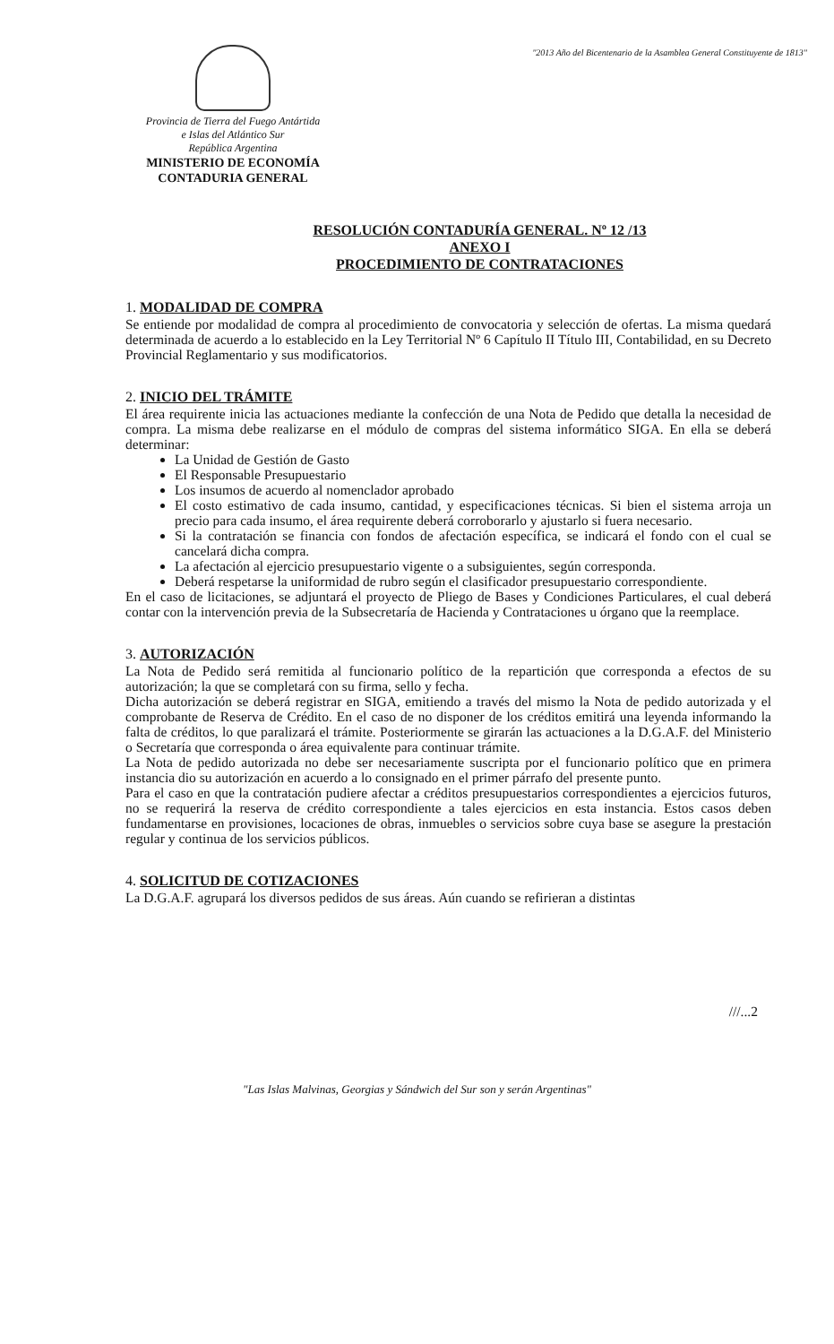Provincia de Tierra del Fuego Antártida
e Islas del Atlántico Sur
República Argentina
MINISTERIO DE ECONOMÍA
CONTADURIA GENERAL
"2013 Año del Bicentenario de la Asamblea General Constituyente de 1813"
RESOLUCIÓN CONTADURÍA GENERAL. Nº 12 /13
ANEXO I
PROCEDIMIENTO DE CONTRATACIONES
1. MODALIDAD DE COMPRA
Se entiende por modalidad de compra al procedimiento de convocatoria y selección de ofertas. La misma quedará determinada de acuerdo a lo establecido en la Ley Territorial Nº 6 Capítulo II Título III, Contabilidad, en su Decreto Provincial Reglamentario y sus modificatorios.
2. INICIO DEL TRÁMITE
El área requirente inicia las actuaciones mediante la confección de una Nota de Pedido que detalla la necesidad de compra. La misma debe realizarse en el módulo de compras del sistema informático SIGA. En ella se deberá determinar:
La Unidad de Gestión de Gasto
El Responsable Presupuestario
Los insumos de acuerdo al nomenclador aprobado
El costo estimativo de cada insumo, cantidad, y especificaciones técnicas. Si bien el sistema arroja un precio para cada insumo, el área requirente deberá corroborarlo y ajustarlo si fuera necesario.
Si la contratación se financia con fondos de afectación específica, se indicará el fondo con el cual se cancelará dicha compra.
La afectación al ejercicio presupuestario vigente o a subsiguientes, según corresponda.
Deberá respetarse la uniformidad de rubro según el clasificador presupuestario correspondiente.
En el caso de licitaciones, se adjuntará el proyecto de Pliego de Bases y Condiciones Particulares, el cual deberá contar con la intervención previa de la Subsecretaría de Hacienda y Contrataciones u órgano que la reemplace.
3. AUTORIZACIÓN
La Nota de Pedido será remitida al funcionario político de la repartición que corresponda a efectos de su autorización; la que se completará con su firma, sello y fecha.
Dicha autorización se deberá registrar en SIGA, emitiendo a través del mismo la Nota de pedido autorizada y el comprobante de Reserva de Crédito. En el caso de no disponer de los créditos emitirá una leyenda informando la falta de créditos, lo que paralizará el trámite. Posteriormente se girarán las actuaciones a la D.G.A.F. del Ministerio o Secretaría que corresponda o área equivalente para continuar trámite.
La Nota de pedido autorizada no debe ser necesariamente suscripta por el funcionario político que en primera instancia dio su autorización en acuerdo a lo consignado en el primer párrafo del presente punto.
Para el caso en que la contratación pudiere afectar a créditos presupuestarios correspondientes a ejercicios futuros, no se requerirá la reserva de crédito correspondiente a tales ejercicios en esta instancia. Estos casos deben fundamentarse en provisiones, locaciones de obras, inmuebles o servicios sobre cuya base se asegure la prestación regular y continua de los servicios públicos.
4. SOLICITUD DE COTIZACIONES
La D.G.A.F. agrupará los diversos pedidos de sus áreas. Aún cuando se refirieran a distintas
///...2
"Las Islas Malvinas, Georgias y Sándwich del Sur son y serán Argentinas"